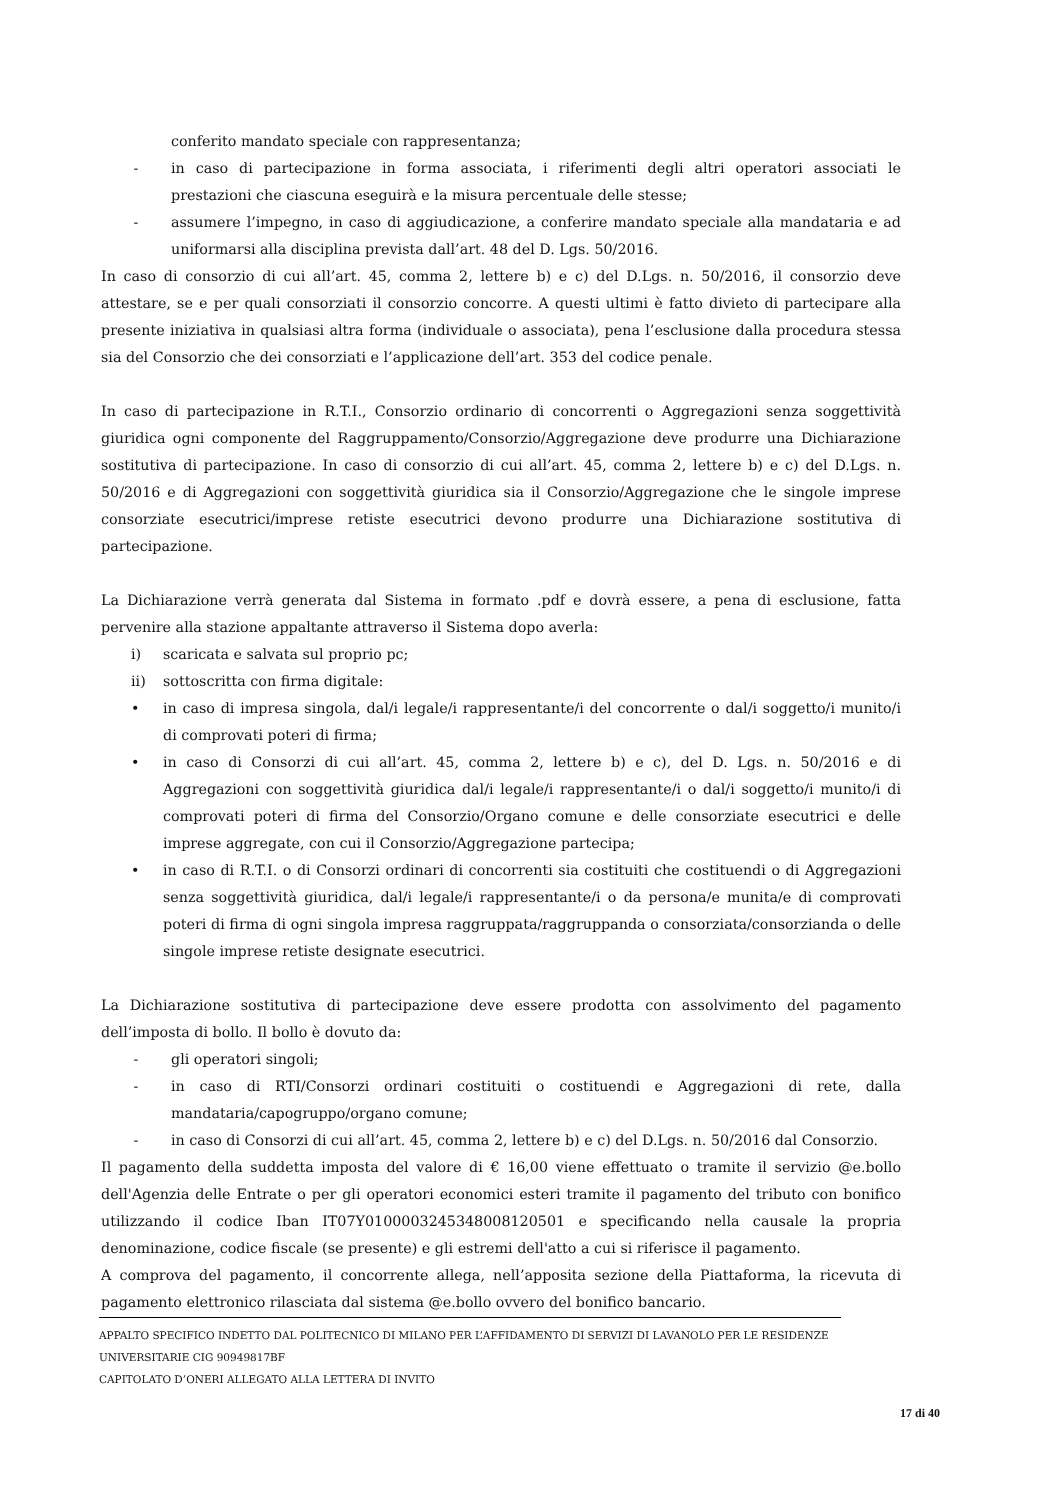conferito mandato speciale con rappresentanza;
- in caso di partecipazione in forma associata, i riferimenti degli altri operatori associati le prestazioni che ciascuna eseguirà e la misura percentuale delle stesse;
- assumere l’impegno, in caso di aggiudicazione, a conferire mandato speciale alla mandataria e ad uniformarsi alla disciplina prevista dall’art. 48 del D. Lgs. 50/2016.
In caso di consorzio di cui all’art. 45, comma 2, lettere b) e c) del D.Lgs. n. 50/2016, il consorzio deve attestare, se e per quali consorziati il consorzio concorre. A questi ultimi è fatto divieto di partecipare alla presente iniziativa in qualsiasi altra forma (individuale o associata), pena l’esclusione dalla procedura stessa sia del Consorzio che dei consorziati e l’applicazione dell’art. 353 del codice penale.
In caso di partecipazione in R.T.I., Consorzio ordinario di concorrenti o Aggregazioni senza soggettività giuridica ogni componente del Raggruppamento/Consorzio/Aggregazione deve produrre una Dichiarazione sostitutiva di partecipazione. In caso di consorzio di cui all’art. 45, comma 2, lettere b) e c) del D.Lgs. n. 50/2016 e di Aggregazioni con soggettività giuridica sia il Consorzio/Aggregazione che le singole imprese consorziate esecutrici/imprese retiste esecutrici devono produrre una Dichiarazione sostitutiva di partecipazione.
La Dichiarazione verrà generata dal Sistema in formato .pdf e dovrà essere, a pena di esclusione, fatta pervenire alla stazione appaltante attraverso il Sistema dopo averla:
i) scaricata e salvata sul proprio pc;
ii) sottoscritta con firma digitale:
• in caso di impresa singola, dal/i legale/i rappresentante/i del concorrente o dal/i soggetto/i munito/i di comprovati poteri di firma;
• in caso di Consorzi di cui all’art. 45, comma 2, lettere b) e c), del D. Lgs. n. 50/2016 e di Aggregazioni con soggettività giuridica dal/i legale/i rappresentante/i o dal/i soggetto/i munito/i di comprovati poteri di firma del Consorzio/Organo comune e delle consorziate esecutrici e delle imprese aggregate, con cui il Consorzio/Aggregazione partecipa;
• in caso di R.T.I. o di Consorzi ordinari di concorrenti sia costituiti che costituendi o di Aggregazioni senza soggettività giuridica, dal/i legale/i rappresentante/i o da persona/e munita/e di comprovati poteri di firma di ogni singola impresa raggruppata/raggruppanda o consorziata/consorzianda o delle singole imprese retiste designate esecutrici.
La Dichiarazione sostitutiva di partecipazione deve essere prodotta con assolvimento del pagamento dell’imposta di bollo. Il bollo è dovuto da:
- gli operatori singoli;
- in caso di RTI/Consorzi ordinari costituiti o costituendi e Aggregazioni di rete, dalla mandataria/capogruppo/organo comune;
- in caso di Consorzi di cui all’art. 45, comma 2, lettere b) e c) del D.Lgs. n. 50/2016 dal Consorzio.
Il pagamento della suddetta imposta del valore di € 16,00 viene effettuato o tramite il servizio @e.bollo dell'Agenzia delle Entrate o per gli operatori economici esteri tramite il pagamento del tributo con bonifico utilizzando il codice Iban IT07Y0100003245348008120501 e specificando nella causale la propria denominazione, codice fiscale (se presente) e gli estremi dell'atto a cui si riferisce il pagamento.
A comprova del pagamento, il concorrente allega, nell’apposita sezione della Piattaforma, la ricevuta di pagamento elettronico rilasciata dal sistema @e.bollo ovvero del bonifico bancario.
APPALTO SPECIFICO INDETTO DAL POLITECNICO DI MILANO PER L’AFFIDAMENTO DI SERVIZI DI LAVANOLO PER LE RESIDENZE UNIVERSITARIE CIG 90949817BF
CAPITOLATO D’ONERI ALLEGATO ALLA LETTERA DI INVITO
17 di 40